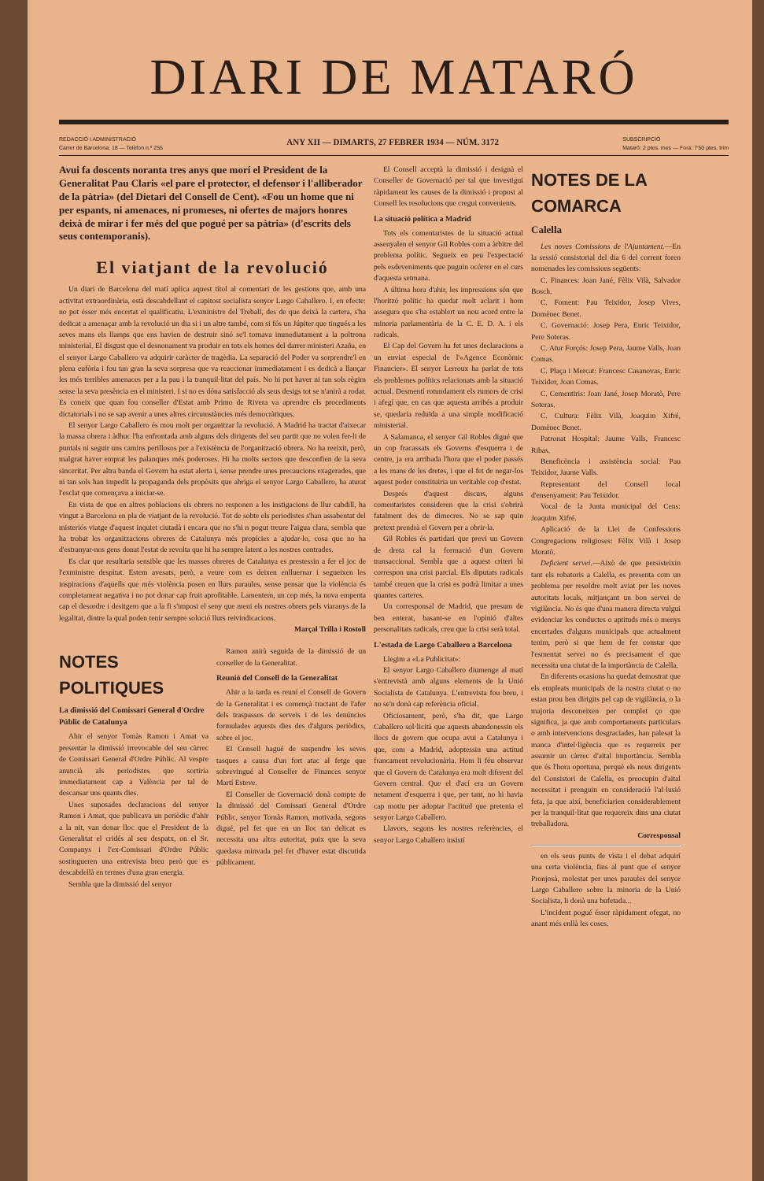DIARI DE MATARÓ
REDACCIÓ I ADMINISTRACIÓ
Carrer de Barcelona, 18 — Telèfon n.º 255
ANY XII — DIMARTS, 27 FEBRER 1934 — NÚM. 3172
SUBSCRIPCIÓ
Mataró: 2 ptes. mes — Fora: 7'50 ptes. trim
Avui fa doscents noranta tres anys que morí el President de la Generalitat Pau Claris «el pare el protector, el defensor i l'alliberador de la pàtria» (del Dietari del Consell de Cent). «Fou un home que ni per espants, ni amenaces, ni promeses, ni ofertes de majors honres deixà de mirar i fer més del que pogué per sa pàtria» (d'escrits dels seus contemporanis).
El viatjant de la revolució
Un diari de Barcelona del matí aplica aquest títol al comentari de les gestions que, amb una activitat extraordinària, està descabdellant el capitost socialista senyor Largo Caballero. I, en efecte: no pot ésser més encertat el qualificatiu. L'exministre del Treball, des de que deixà la cartera, s'ha dedicat a amenaçar amb la revolució un dia si i un altre també, com si fós un Júpiter que tingués a les seves mans els llamps que ens havien de destruir sinó se'l tornava immediatament a la poltrona ministerial. El disgust que el desnonament va produir en tots els homes del darrer ministeri Azaña, en el senyor Largo Caballero va adquirir caràcter de tragèdia. La separació del Poder va sorprendre'l en plena eufòria i fou tan gran la seva sorpresa que va reaccionar immediatament i es dedicà a llançar les més terribles amenaces per a la pau i la tranquil·litat del país. No hi pot haver ni tan sols règim sense la seva presència en el ministeri. I si no es dóna satisfacció als seus desigs tot se n'anirà a rodar. Es coneix que quan fou conseller d'Estat amb Primo de Rivera va aprendre els procediments dictatorials i no se sap avenir a unes altres circumstàncies més democràtiques.
El senyor Largo Caballero és mou molt per organitzar la revolució. A Madrid ha tractat d'aixecar la massa obrera i àdhuc l'ha enfrontada amb alguns dels dirigents del seu partit que no volen fer-li de puntals ni seguir uns camins perillosos per a l'existència de l'organització obrera. No ha reeixit, però, malgrat haver emprat les palanques més poderoses. Hi ha molts sectors que desconfien de la seva sinceritat. Per altra banda el Govern ha estat alerta i, sense prendre unes precaucions exagerades, que ni tan sols han impedit la propaganda dels propòsits que abriga el senyor Largo Caballero, ha aturat l'esclat que començava a iniciar-se.
En vista de que en altres poblacions els obrers no responen a les instigacions de llur cabdill, ha vingut a Barcelona en pla de viatjant de la revolució. Tot de sobte els periodistes s'han assabentat del misteriós viatge d'aquest inquiet ciutadà i encara que no s'hi n pogut treure l'aigua clara, sembla que ha trobat les organitzacions obreres de Catalunya més propícies a ajudar-lo, cosa que no ha d'estranyar-nos gens donat l'estat de revolta que hi ha sempre latent a les nostres contrades.
Es clar que resultaria sensible que les masses obreres de Catalunya es prestessin a fer el joc de l'exministre despitat. Estem avesats, però, a veure com es deixen enlluernar i segueixen les inspiracions d'aquells que més violència posen en llurs paraules, sense pensar que la violència és completament negativa i no pot donar cap fruit aprofitable. Lamentem, un cop més, la nova empenta cap el desordre i desitgem que a la fi s'imposi el seny que meni els nostres obrers pels viaranys de la legalitat, dintre la qual poden tenir sempre solució llurs reivindicacions.
Marçal Trilla i Rostoll
NOTES POLITIQUES
La dimissió del Comissari General d'Ordre Públic de Catalunya
Ahir el senyor Tomàs Ramon i Amat va presentar la dimissió irrevocable del seu càrrec de Comissari General d'Ordre Públic. Al vespre anuncià als periodistes que sortiria immediatament cap a València per tal de descansar uns quants dies.
Unes suposades declaracions del senyor Ramon i Amat, que publicava un periòdic d'ahir a la nit, van donar lloc que el President de la Generalitat el cridés al seu despatx, on el Sr. Companys i l'ex-Comissari d'Ordre Públic sostingueren una entrevista breu però que es descabdellà en termes d'una gran energia.
Sembla que la dimissió del senyor
Ramon anirà seguida de la dimissió de un conseller de la Generalitat.
Reunió del Consell de la Generalitat
Ahir a la tarda es reuní el Consell de Govern de la Generalitat i es començà tractant de l'afer dels traspassos de serveis i de les denúncies formulades aquests dies des d'alguns periòdics, sobre el joc.
El Consell hagué de suspendre les seves tasques a causa d'un fort atac al fetge que sobrevingué al Conseller de Finances senyor Martí Esteve.
El Conseller de Governació donà compte de la dimissió del Comissari General d'Ordre Públic, senyor Tomàs Ramon, motivada, segons digué, pel fet que en un lloc tan delicat es necessita una altra autoritat, puix que la seva quedava minvada pel fet d'haver estat discutida públicament.
El Consell acceptà la dimissió i designà el Conseller de Governació per tal que investigui ràpidament les causes de la dimissió i proposi al Consell les resolucions que cregui convenients.
La situació política a Madrid
Tots els comentaristes de la situació actual assenyalen el senyor Gil Robles com a àrbitre del problema polític. Segueix en peu l'expectació pels esdeveniments que puguin ocórrer en el curs d'aquesta setmana.
A última hora d'ahir, les impressions són que l'horitzó polític ha quedat molt aclarit i hom assegura que s'ha establert un nou acord entre la minoria parlamentària de la C. E. D. A. i els radicals.
El Cap del Govern ha fet unes declaracions a un enviat especial de l'«Agence Econòmic Financier». El senyor Lerroux ha parlat de tots els problemes polítics relacionats amb la situació actual. Desmentí rotundament els rumors de crisi i afegí que, en cas que aquesta arribés a produir se, quedaria reduïda a una simple modificació ministerial.
A Salamanca, el senyor Gil Robles digué que un cop fracassats els Governs d'esquerra i de centre, ja era arribada l'hora que el poder passés a les mans de les dretes, i que el fet de negar-los aquest poder constituiria un veritable cop d'estat.
Després d'aquest discurs, alguns comentaristes consideren que la crisi s'obrirà fatalment des de dimecres. No se sap quin pretext prendrà el Govern per a obrir-la.
Gil Robles és partidari que previ un Govern de dreta cal la formació d'un Govern transaccional. Sembla que a aquest criteri hi correspon una crisi parcial. Els diputats radicals també creuen que la crisi es podrà limitar a unes quantes carteres.
Un corresponsal de Madrid, que presum de ben enterat, basant-se en l'opinió d'altes personalitats radicals, creu que la crisi serà total.
L'estada de Largo Caballero a Barcelona
Llegim a «La Publicitat»:
El senyor Largo Caballero diumenge al matí s'entrevistà amb alguns elements de la Unió Socialista de Catalunya. L'entrevista fou breu, i no se'n donà cap referència oficial.
Oficiosament, però, s'ha dit, que Largo Caballero sol·licità que aquests abandonessin els llocs de govern que ocupa avui a Catalunya i que, com a Madrid, adoptessin una actitud francament revolucionària. Hom li féu observar que el Govern de Catalunya era molt diferent del Govern central. Que el d'ací era un Govern netament d'esquerra i que, per tant, no hi havia cap motiu per adoptar l'actitud que pretenia el senyor Largo Caballero.
Llavors, segons les nostres referències, el senyor Largo Caballero insistí
NOTES DE LA COMARCA
Calella
Les noves Comissions de l'Ajuntament.—En la sessió consistorial del dia 6 del corrent foren nomenades les comissions següents:
C. Finances: Joan Jané, Fèlix Vilà, Salvador Bosch.
C. Foment: Pau Teixidor, Josep Vives, Domènec Benet.
C. Governació: Josep Pera, Enric Teixidor, Pere Soteras.
C. Atur Forçós: Josep Pera, Jaume Valls, Joan Comas.
C. Plaça i Mercat: Francesc Casanovas, Enric Teixidor, Joan Comas.
C. Cementiris: Joan Jané, Josep Moratò, Pere Soteras.
C. Cultura: Fèlix Vilà, Joaquim Xifré, Domènec Benet.
Patronat Hospital: Jaume Valls, Francesc Ribas.
Beneficència i assistència social: Pau Teixidor, Jaume Valls.
Representant del Consell local d'ensenyament: Pau Teixidor.
Vocal de la Junta municipal del Cens: Joaquim Xifré.
Aplicació de la Llei de Confessions Congregacions religioses: Fèlix Vilà i Josep Moratò.
Deficient servei.—Això de que persisteixin tant els robatoris a Calella, es presenta com un problema per resoldre molt aviat per les noves autoritats locals, mitjançant un bon servei de vigilància. No és que d'una manera directa vulgui evidenciar les conductes o aptituds més o menys encertades d'alguns municipals que actualment tenim, però si que hem de fer constar que l'esmentat servei no és precisament el que necessita una ciutat de la importància de Calella.
En diferents ocasions ha quedat demostrat que els empleats municipals de la nostra ciutat o no estan prou ben dirigits pel cap de vigilància, o la majoria desconeixen per complet ço que significa, ja que amb comportaments particulars o amb intervencions desgraciades, han palesat la manca d'intel·ligència que es requereix per assumir un càrrec d'aital importància. Sembla que és l'hora oportuna, perquè els nous dirigents del Consistori de Calella, es preocupin d'aital necessitat i prenguin en consideració l'al·lusió feta, ja que així, beneficiarien considerablement per la tranquil·litat que requereix dins una ciutat treballadora.
Corresponsal
en els seus punts de vista i el debat adquirí una certa violència, fins al punt que el senyor Pronjosà, molestat per unes paraules del senyor Largo Caballero sobre la minoria de la Unió Socialista, li donà una bufetada...
L'incident pogué ésser ràpidament ofegat, no anant més enllà les coses.